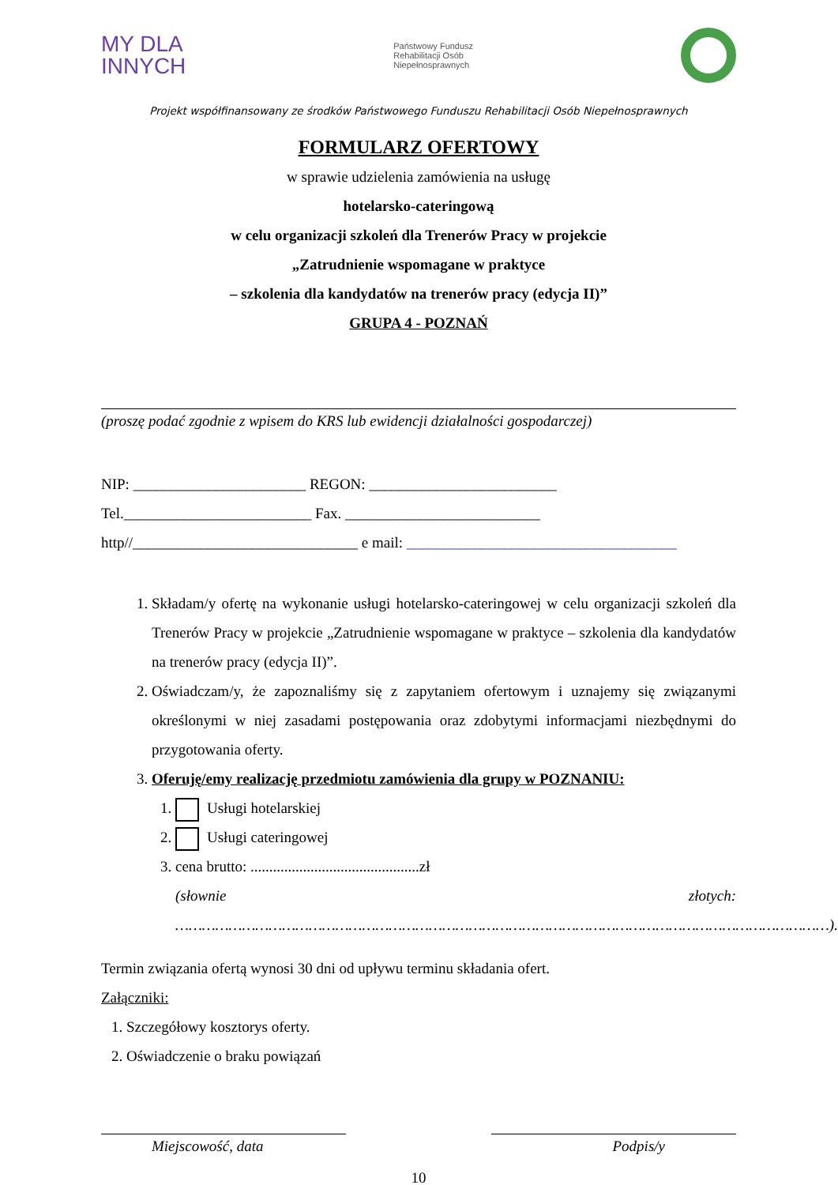MY DLA
INNYCH
Państwowy Fundusz
Rehabilitacji Osób
Niepełnosprawnych
Projekt współfinansowany ze środków Państwowego Funduszu Rehabilitacji Osób Niepełnosprawnych
FORMULARZ OFERTOWY
w sprawie udzielenia zamówienia na usługę
hotelarsko-cateringową
w celu organizacji szkoleń dla Trenerów Pracy w projekcie
„Zatrudnienie wspomagane w praktyce
– szkolenia dla kandydatów na trenerów pracy (edycja II)”
GRUPA 4 - POZNAŃ
(proszę podać zgodnie z wpisem do KRS lub ewidencji działalności gospodarczej)
NIP: _______________________ REGON: _________________________
Tel._________________________ Fax. __________________________
http//______________________________ e mail: ____________________________________
1. Składam/y ofertę na wykonanie usługi hotelarsko-cateringowej w celu organizacji szkoleń dla Trenerów Pracy w projekcie „Zatrudnienie wspomagane w praktyce – szkolenia dla kandydatów na trenerów pracy (edycja II)”.
2. Oświadczam/y, że zapoznaliśmy się z zapytaniem ofertowym i uznajemy się związanymi określonymi w niej zasadami postępowania oraz zdobytymi informacjami niezbędnymi do przygotowania oferty.
3. Oferuję/emy realizację przedmiotu zamówienia dla grupy w POZNANIU:
1. Usługi hotelarskiej
2. Usługi cateringowej
3. cena brutto: .............................................zł
(słownie złotych: …………………………………………………………………………………………………………………………………).
Termin związania ofertą wynosi 30 dni od upływu terminu składania ofert.
Załączniki:
1. Szczegółowy kosztorys oferty.
2. Oświadczenie o braku powiązań
Miejscowość, data Podpis/y
10